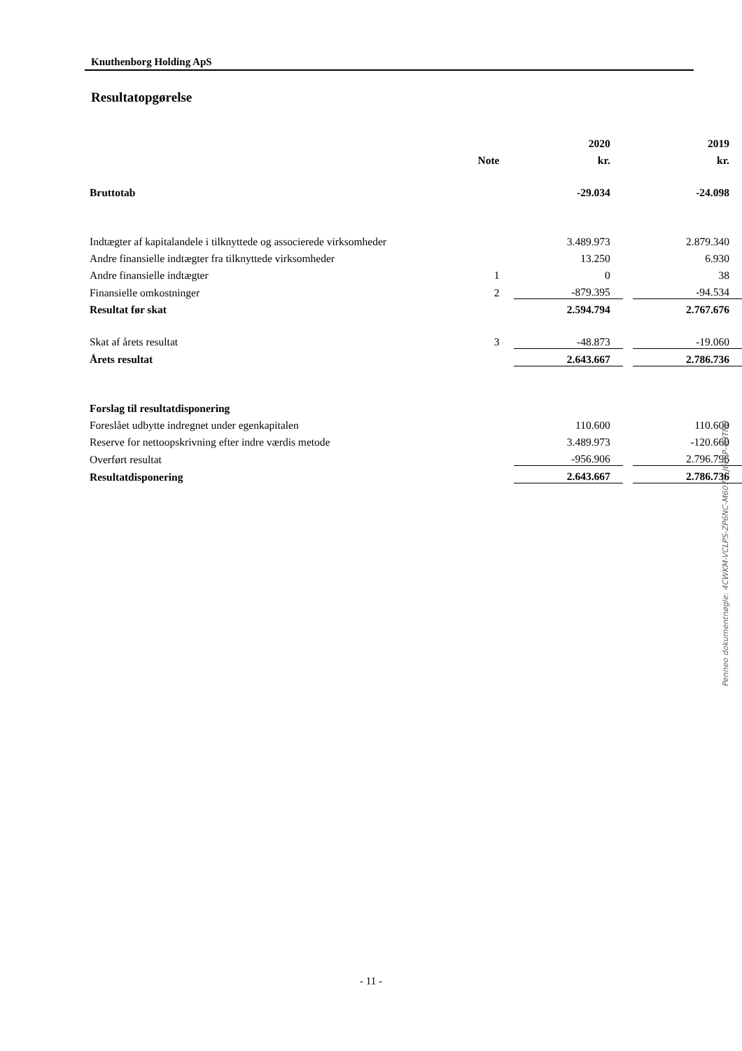Knuthenborg Holding ApS
Resultatopgørelse
| | | 2020 | | 2019 |
| | Note | kr. | | kr. |
| Bruttotab | | -29.034 | | -24.098 |
| Indtægter af kapitalandele i tilknyttede og associerede virksomheder | | 3.489.973 | | 2.879.340 |
| Andre finansielle indtægter fra tilknyttede virksomheder | | 13.250 | | 6.930 |
| Andre finansielle indtægter | 1 | 0 | | 38 |
| Finansielle omkostninger | 2 | -879.395 | | -94.534 |
| Resultat før skat | | 2.594.794 | | 2.767.676 |
| Skat af årets resultat | 3 | -48.873 | | -19.060 |
| Årets resultat | | 2.643.667 | | 2.786.736 |
| Forslag til resultatdisponering | | | | |
| Foreslået udbytte indregnet under egenkapitalen | | 110.600 | | 110.600 |
| Reserve for nettoopskrivning efter indre værdis metode | | 3.489.973 | | -120.660 |
| Overført resultat | | -956.906 | | 2.796.796 |
| Resultatdisponering | | 2.643.667 | | 2.786.736 |
Penneo dokumentnøgle: 4CWKM-VCLPS-ZP6NC-M607O-J6F2P-4HTND
- 11 -